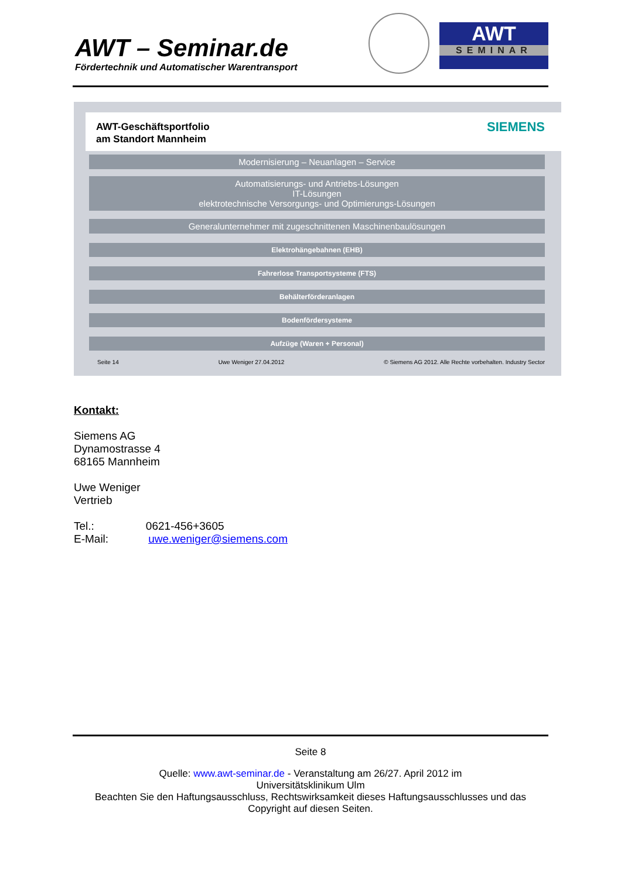AWT – Seminar.de
Fördertechnik und Automatischer Warentransport
AWT
SEMINAR
AWT-Geschäftsportfolio
am Standort Mannheim
SIEMENS
Modernisierung – Neuanlagen – Service
Automatisierungs- und Antriebs-Lösungen
IT-Lösungen
elektrotechnische Versorgungs- und Optimierungs-Lösungen
Generalunternehmer mit zugeschnittenen Maschinenbaulösungen
Elektrohängebahnen (EHB)
Fahrerlose Transportsysteme (FTS)
Behälterförderanlagen
Bodenfördersysteme
Aufzüge (Waren + Personal)
Seite 14 Uwe Weniger 27.04.2012 © Siemens AG 2012. Alle Rechte vorbehalten. Industry Sector
Kontakt:
Siemens AG
Dynamostrasse 4
68165 Mannheim
Uwe Weniger
Vertrieb
Tel.: 0621-456+3605
E-Mail: uwe.weniger@siemens.com
Seite 8
Quelle: www.awt-seminar.de - Veranstaltung am 26/27. April 2012 im
Universitätsklinikum Ulm
Beachten Sie den Haftungsausschluss, Rechtswirksamkeit dieses Haftungsausschlusses und das Copyright auf diesen Seiten.